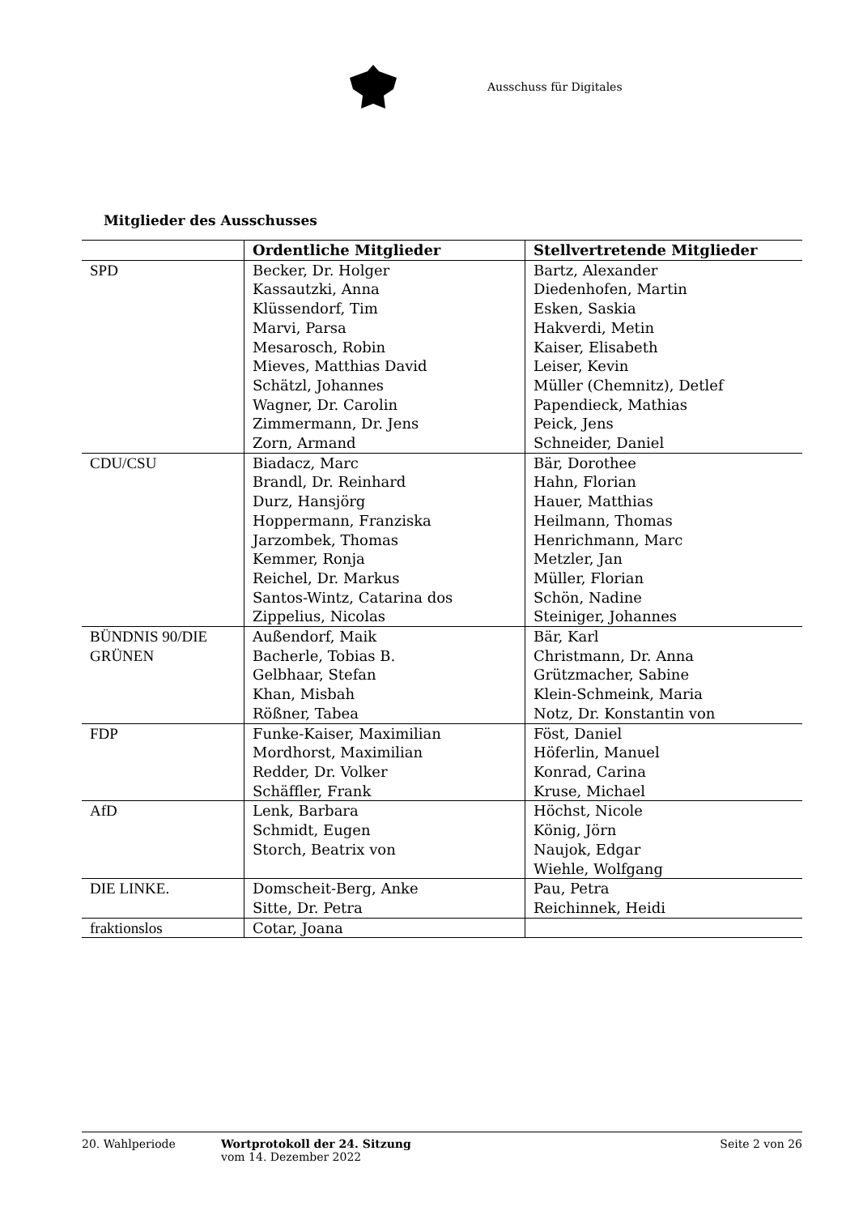Ausschuss für Digitales
Mitglieder des Ausschusses
| | Ordentliche Mitglieder | Stellvertretende Mitglieder |
| --- | --- | --- |
| SPD | Becker, Dr. Holger Kassautzki, Anna Klüssendorf, Tim Marvi, Parsa Mesarosch, Robin Mieves, Matthias David Schätzl, Johannes Wagner, Dr. Carolin Zimmermann, Dr. Jens Zorn, Armand | Bartz, Alexander Diedenhofen, Martin Esken, Saskia Hakverdi, Metin Kaiser, Elisabeth Leiser, Kevin Müller (Chemnitz), Detlef Papendieck, Mathias Peick, Jens Schneider, Daniel |
| CDU/CSU | Biadacz, Marc Brandl, Dr. Reinhard Durz, Hansjörg Hoppermann, Franziska Jarzombek, Thomas Kemmer, Ronja Reichel, Dr. Markus Santos-Wintz, Catarina dos Zippelius, Nicolas | Bär, Dorothee Hahn, Florian Hauer, Matthias Heilmann, Thomas Henrichmann, Marc Metzler, Jan Müller, Florian Schön, Nadine Steiniger, Johannes |
| BÜNDNIS 90/DIE GRÜNEN | Außendorf, Maik Bacherle, Tobias B. Gelbhaar, Stefan Khan, Misbah Rößner, Tabea | Bär, Karl Christmann, Dr. Anna Grützmacher, Sabine Klein-Schmeink, Maria Notz, Dr. Konstantin von |
| FDP | Funke-Kaiser, Maximilian Mordhorst, Maximilian Redder, Dr. Volker Schäffler, Frank | Föst, Daniel Höferlin, Manuel Konrad, Carina Kruse, Michael |
| AfD | Lenk, Barbara Schmidt, Eugen Storch, Beatrix von | Höchst, Nicole König, Jörn Naujok, Edgar Wiehle, Wolfgang |
| DIE LINKE. | Domscheit-Berg, Anke Sitte, Dr. Petra | Pau, Petra Reichinnek, Heidi |
| fraktionslos | Cotar, Joana | |
20. Wahlperiode Wortprotokoll der 24. Sitzung
vom 14. Dezember 2022
Seite 2 von 26